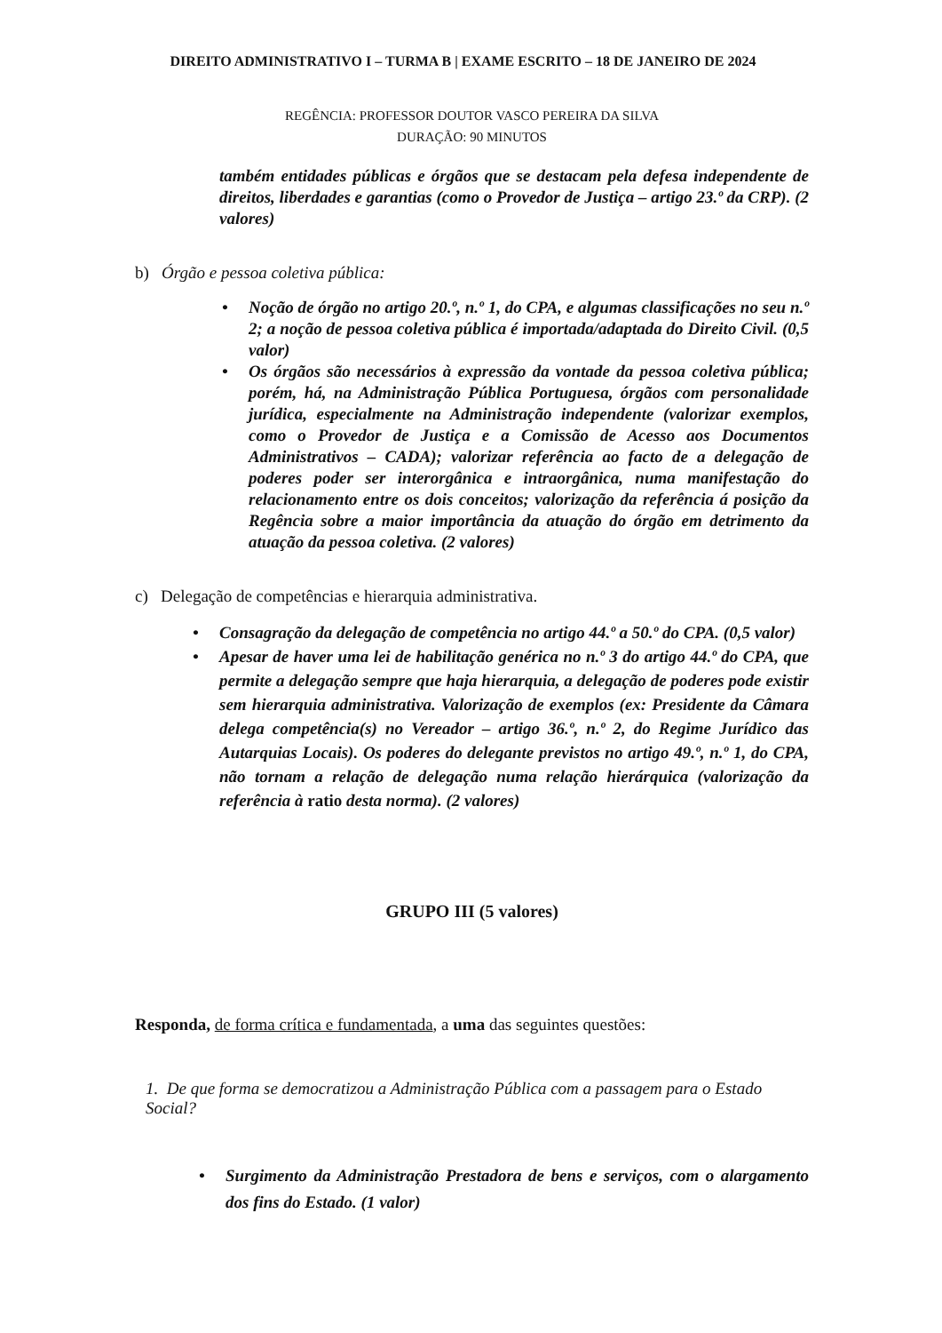DIREITO ADMINISTRATIVO I – TURMA B | EXAME ESCRITO – 18 DE JANEIRO DE 2024
REGÊNCIA: PROFESSOR DOUTOR VASCO PEREIRA DA SILVA
DURAÇÃO: 90 MINUTOS
também entidades públicas e órgãos que se destacam pela defesa independente de direitos, liberdades e garantias (como o Provedor de Justiça – artigo 23.º da CRP). (2 valores)
b) Órgão e pessoa coletiva pública:
• Noção de órgão no artigo 20.º, n.º 1, do CPA, e algumas classificações no seu n.º 2; a noção de pessoa coletiva pública é importada/adaptada do Direito Civil. (0,5 valor)
• Os órgãos são necessários à expressão da vontade da pessoa coletiva pública; porém, há, na Administração Pública Portuguesa, órgãos com personalidade jurídica, especialmente na Administração independente (valorizar exemplos, como o Provedor de Justiça e a Comissão de Acesso aos Documentos Administrativos – CADA); valorizar referência ao facto de a delegação de poderes poder ser interorgânica e intraorgânica, numa manifestação do relacionamento entre os dois conceitos; valorização da referência á posição da Regência sobre a maior importância da atuação do órgão em detrimento da atuação da pessoa coletiva. (2 valores)
c) Delegação de competências e hierarquia administrativa.
• Consagração da delegação de competência no artigo 44.º a 50.º do CPA. (0,5 valor)
• Apesar de haver uma lei de habilitação genérica no n.º 3 do artigo 44.º do CPA, que permite a delegação sempre que haja hierarquia, a delegação de poderes pode existir sem hierarquia administrativa. Valorização de exemplos (ex: Presidente da Câmara delega competência(s) no Vereador – artigo 36.º, n.º 2, do Regime Jurídico das Autarquias Locais). Os poderes do delegante previstos no artigo 49.º, n.º 1, do CPA, não tornam a relação de delegação numa relação hierárquica (valorização da referência à ratio desta norma). (2 valores)
GRUPO III (5 valores)
Responda, de forma crítica e fundamentada, a uma das seguintes questões:
1. De que forma se democratizou a Administração Pública com a passagem para o Estado Social?
• Surgimento da Administração Prestadora de bens e serviços, com o alargamento dos fins do Estado. (1 valor)